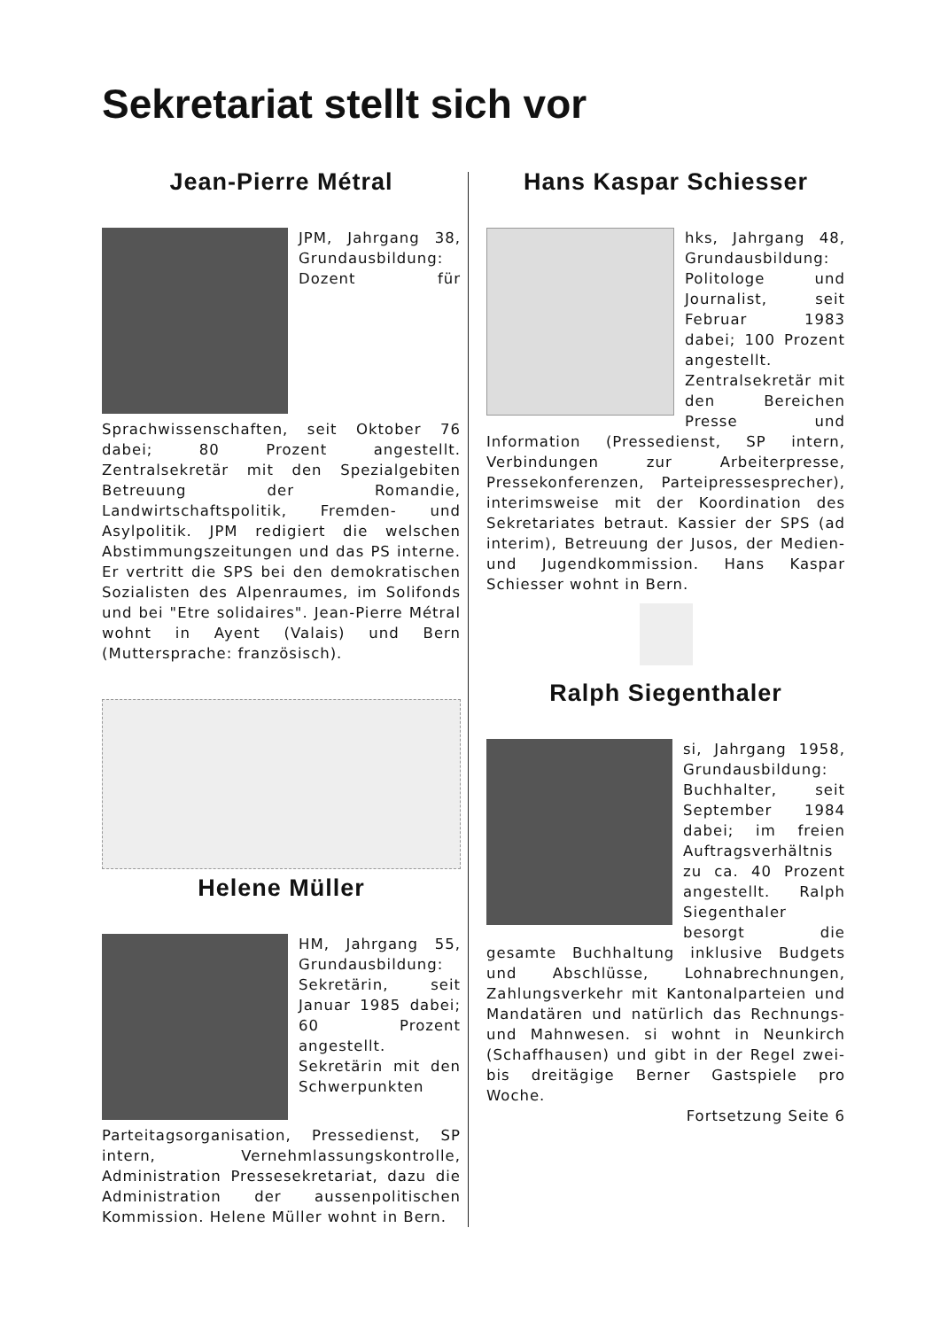Sekretariat stellt sich vor
Jean-Pierre Métral
JPM, Jahrgang 38, Grundausbildung: Dozent für Sprachwissenschaften, seit Oktober 76 dabei; 80 Prozent angestellt. Zentralsekretär mit den Spezialgebiten Betreuung der Romandie, Landwirtschaftspolitik, Fremden- und Asylpolitik. JPM redigiert die welschen Abstimmungszeitungen und das PS interne. Er vertritt die SPS bei den demokratischen Sozialisten des Alpenraumes, im Solifonds und bei "Etre solidaires". Jean-Pierre Métral wohnt in Ayent (Valais) und Bern (Muttersprache: französisch).
Helene Müller
HM, Jahrgang 55, Grundausbildung: Sekretärin, seit Januar 1985 dabei; 60 Prozent angestellt. Sekretärin mit den Schwerpunkten Parteitagsorganisation, Pressedienst, SP intern, Vernehmlassungskontrolle, Administration Pressesekretariat, dazu die Administration der aussenpolitischen Kommission. Helene Müller wohnt in Bern.
Hans Kaspar Schiesser
hks, Jahrgang 48, Grundausbildung: Politologe und Journalist, seit Februar 1983 dabei; 100 Prozent angestellt. Zentralsekretär mit den Bereichen Presse und Information (Pressedienst, SP intern, Verbindungen zur Arbeiterpresse, Pressekonferenzen, Parteipressesprecher), interimsweise mit der Koordination des Sekretariates betraut. Kassier der SPS (ad interim), Betreuung der Jusos, der Medien- und Jugendkommission. Hans Kaspar Schiesser wohnt in Bern.
Ralph Siegenthaler
si, Jahrgang 1958, Grundausbildung: Buchhalter, seit September 1984 dabei; im freien Auftragsverhältnis zu ca. 40 Prozent angestellt. Ralph Siegenthaler besorgt die gesamte Buchhaltung inklusive Budgets und Abschlüsse, Lohnabrechnungen, Zahlungsverkehr mit Kantonalparteien und Mandatären und natürlich das Rechnungs- und Mahnwesen. si wohnt in Neunkirch (Schaffhausen) und gibt in der Regel zwei- bis dreitägige Berner Gastspiele pro Woche.
Fortsetzung Seite 6